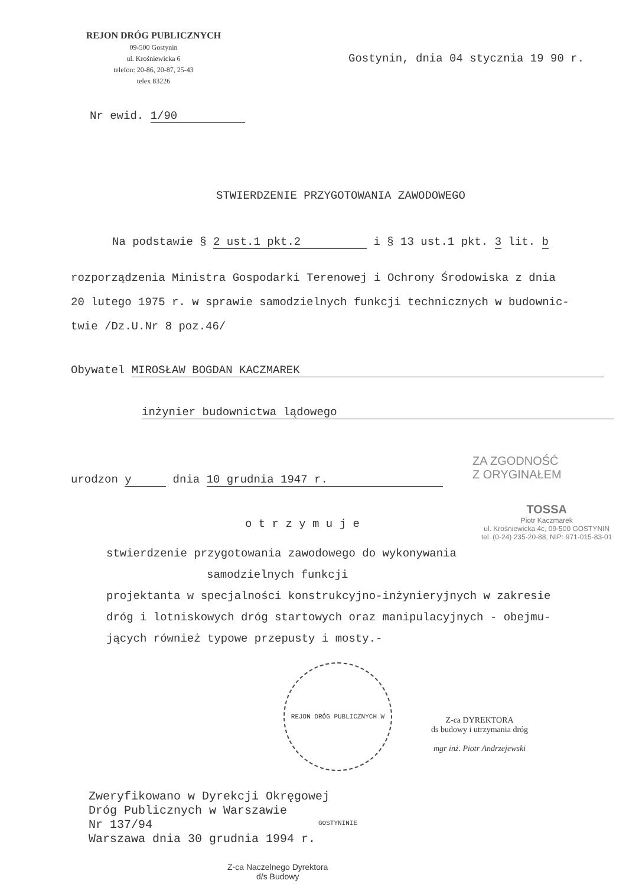REJON DRÓG PUBLICZNYCH
09-500 Gostynin
ul. Krośniewicka 6
telefon: 20-86, 20-87, 25-43
telex 83226
Gostynin, dnia 04 stycznia 19 90 r.
Nr ewid. 1/90
STWIERDZENIE PRZYGOTOWANIA ZAWODOWEGO
Na podstawie § 2 ust.1 pkt.2 i § 13 ust.1 pkt. 3 lit. b
rozporządzenia Ministra Gospodarki Terenowej i Ochrony Środowiska z dnia
20 lutego 1975 r. w sprawie samodzielnych funkcji technicznych w budownic-
twie /Dz.U.Nr 8 poz.46/
Obywatel MIROSŁAW BOGDAN KACZMAREK
inżynier budownictwa lądowego
ZA ZGODNOŚĆ
Z ORYGINAŁEM
urodzon y dnia 10 grudnia 1947 r.
TOSSA
Piotr Kaczmarek
ul. Krośniewicka 4c, 09-500 GOSTYNIN
tel. (0-24) 235-20-88, NIP: 971-015-83-01
o t r z y m u j e
stwierdzenie przygotowania zawodowego do wykonywania
samodzielnych funkcji
projektanta w specjalności konstrukcyjno-inżynieryjnych w zakresie
dróg i lotniskowych dróg startowych oraz manipulacyjnych - obejmu-
jących również typowe przepusty i mosty.-
REJON DRÓG PUBLICZNYCH W GOSTYNINIE
Z-ca DYREKTORA
ds budowy i utrzymania dróg
mgr inż. Piotr Andrzejewski
Zweryfikowano w Dyrekcji Okręgowej
Dróg Publicznych w Warszawie
Nr 137/94
Warszawa dnia 30 grudnia 1994 r.
Z-ca Naczelnego Dyrektora
d/s Budowy